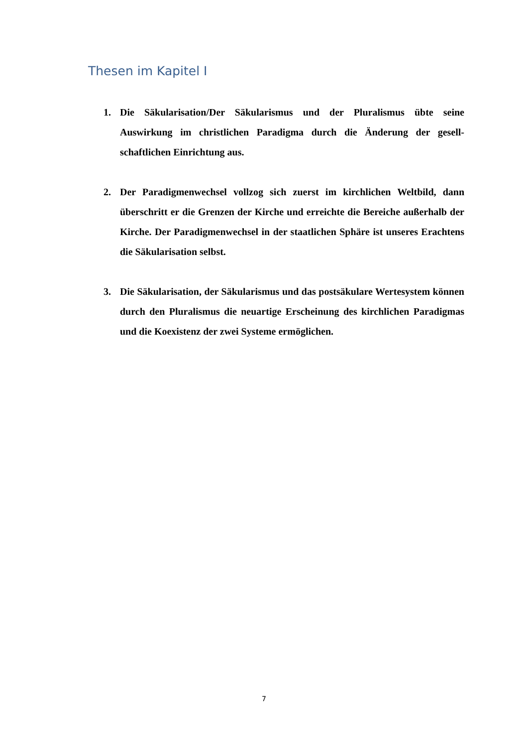Thesen im Kapitel I
1. Die Säkularisation/Der Säkularismus und der Pluralismus übte seine Auswirkung im christlichen Paradigma durch die Änderung der gesell­schaftlichen Einrichtung aus.
2. Der Paradigmenwechsel vollzog sich zuerst im kirchlichen Weltbild, dann überschritt er die Grenzen der Kirche und erreichte die Bereiche außerhalb der Kirche. Der Paradigmenwechsel in der staatlichen Sphäre ist unseres Erachtens die Säkularisation selbst.
3. Die Säkularisation, der Säkularismus und das postsäkulare Wertesys­tem können durch den Pluralismus die neuartige Erscheinung des kirchlichen Paradigmas und die Koexistenz der zwei Systeme ermögli­chen.
7